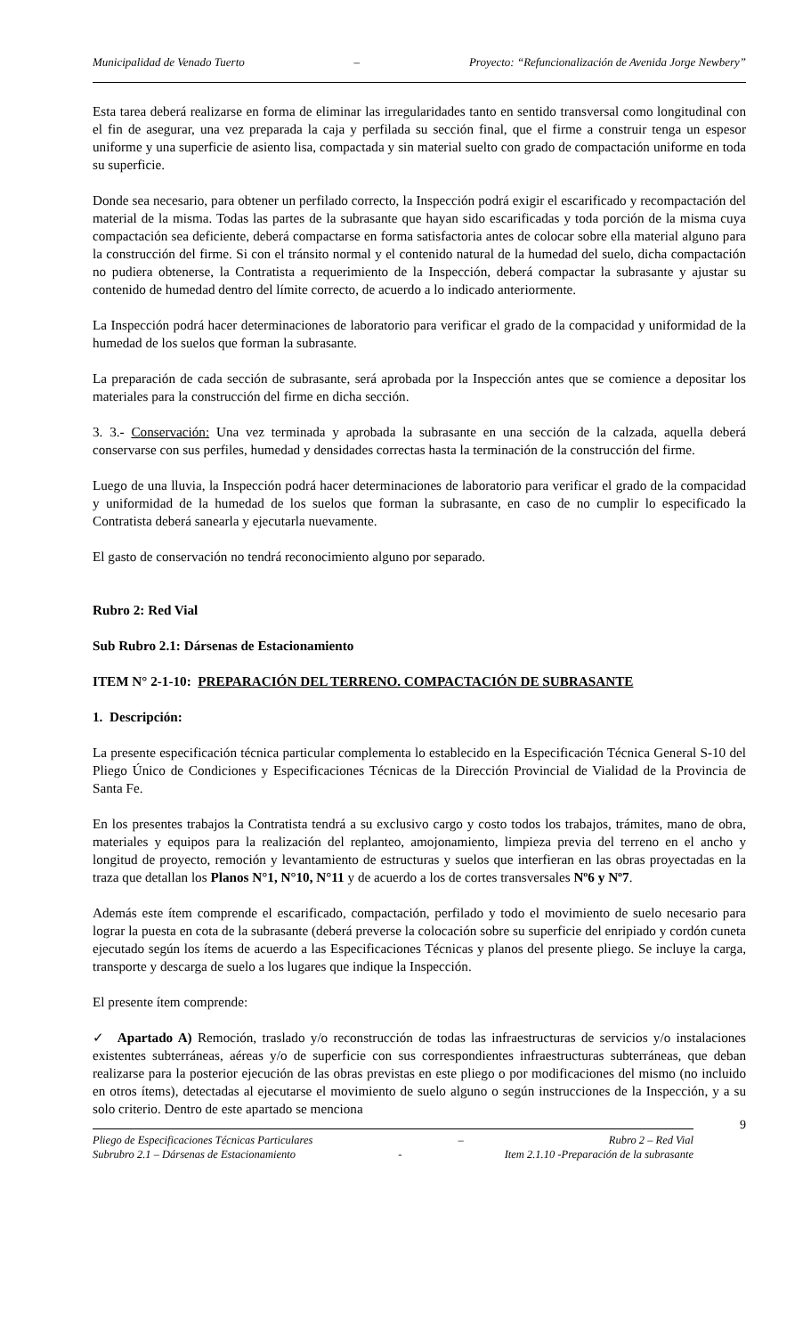Municipalidad de Venado Tuerto – Proyecto: “Refuncionalización de Avenida Jorge Newbery”
Esta tarea deberá realizarse en forma de eliminar las irregularidades tanto en sentido transversal como longitudinal con el fin de asegurar, una vez preparada la caja y perfilada su sección final, que el firme a construir tenga un espesor uniforme y una superficie de asiento lisa, compactada y sin material suelto con grado de compactación uniforme en toda su superficie.
Donde sea necesario, para obtener un perfilado correcto, la Inspección podrá exigir el escarificado y recompactación del material de la misma. Todas las partes de la subrasante que hayan sido escarificadas y toda porción de la misma cuya compactación sea deficiente, deberá compactarse en forma satisfactoria antes de colocar sobre ella material alguno para la construcción del firme. Si con el tránsito normal y el contenido natural de la humedad del suelo, dicha compactación no pudiera obtenerse, la Contratista a requerimiento de la Inspección, deberá compactar la subrasante y ajustar su contenido de humedad dentro del límite correcto, de acuerdo a lo indicado anteriormente.
La Inspección podrá hacer determinaciones de laboratorio para verificar el grado de la compacidad y uniformidad de la humedad de los suelos que forman la subrasante.
La preparación de cada sección de subrasante, será aprobada por la Inspección antes que se comience a depositar los materiales para la construcción del firme en dicha sección.
3. 3.- Conservación: Una vez terminada y aprobada la subrasante en una sección de la calzada, aquella deberá conservarse con sus perfiles, humedad y densidades correctas hasta la terminación de la construcción del firme.
Luego de una lluvia, la Inspección podrá hacer determinaciones de laboratorio para verificar el grado de la compacidad y uniformidad de la humedad de los suelos que forman la subrasante, en caso de no cumplir lo especificado la Contratista deberá sanearla y ejecutarla nuevamente.
El gasto de conservación no tendrá reconocimiento alguno por separado.
Rubro 2: Red Vial
Sub Rubro 2.1: Dársenas de Estacionamiento
ITEM N° 2-1-10: PREPARACIÓN DEL TERRENO. COMPACTACIÓN DE SUBRASANTE
1. Descripción:
La presente especificación técnica particular complementa lo establecido en la Especificación Técnica General S-10 del Pliego Único de Condiciones y Especificaciones Técnicas de la Dirección Provincial de Vialidad de la Provincia de Santa Fe.
En los presentes trabajos la Contratista tendrá a su exclusivo cargo y costo todos los trabajos, trámites, mano de obra, materiales y equipos para la realización del replanteo, amojonamiento, limpieza previa del terreno en el ancho y longitud de proyecto, remoción y levantamiento de estructuras y suelos que interfieran en las obras proyectadas en la traza que detallan los Planos N°1, N°10, N°11 y de acuerdo a los de cortes transversales Nº6 y Nº7.
Además este ítem comprende el escarificado, compactación, perfilado y todo el movimiento de suelo necesario para lograr la puesta en cota de la subrasante (deberá preverse la colocación sobre su superficie del enripiado y cordón cuneta ejecutado según los ítems de acuerdo a las Especificaciones Técnicas y planos del presente pliego. Se incluye la carga, transporte y descarga de suelo a los lugares que indique la Inspección.
El presente ítem comprende:
✓ Apartado A) Remoción, traslado y/o reconstrucción de todas las infraestructuras de servicios y/o instalaciones existentes subterráneas, aéreas y/o de superficie con sus correspondientes infraestructuras subterráneas, que deban realizarse para la posterior ejecución de las obras previstas en este pliego o por modificaciones del mismo (no incluido en otros ítems), detectadas al ejecutarse el movimiento de suelo alguno o según instrucciones de la Inspección, y a su solo criterio. Dentro de este apartado se menciona
9
Pliego de Especificaciones Técnicas Particulares – Rubro 2 – Red Vial
Subrubro 2.1 – Dársenas de Estacionamiento - Item 2.1.10 -Preparación de la subrasante